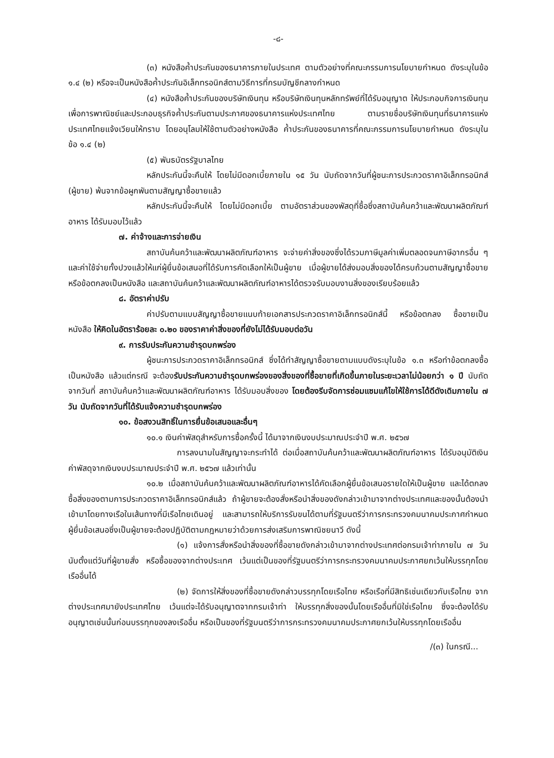-๘-
(๓) หนังสือค้ำประกันของธนาคารภายในประเทศ ตามตัวอย่างที่คณะกรรมการนโยบายกำหนด ดังระบุในข้อ ๑.๔ (๒) หรือจะเป็นหนังสือค้ำประกันอิเล็กทรอนิกส์ตามวิธีการที่กรมบัญชีกลางกำหนด
(๔) หนังสือค้ำประกันของบริษัทเงินทุน หรือบริษัทเงินทุนหลักทรัพย์ที่ได้รับอนุญาต ให้ประกอบกิจการเงินทุนเพื่อการพาณิชย์และประกอบธุรกิจค้ำประกันตามประกาศของธนาคารแห่งประเทศไทย ตามรายชื่อบริษัทเงินทุนที่ธนาคารแห่งประเทศไทยแจ้งเวียนให้ทราบ โดยอนุโลมให้ใช้ตามตัวอย่างหนังสือ ค้ำประกันของธนาคารที่คณะกรรมการนโยบายกำหนด ดังระบุในข้อ ๑.๔ (๒)
(๕) พันธบัตรรัฐบาลไทย
หลักประกันนี้จะคืนให้ โดยไม่มีดอกเบี้ยภายใน ๑๕ วัน นับถัดจากวันที่ผู้ชนะการประกวดราคาอิเล็กทรอนิกส์ (ผู้ขาย) พ้นจากข้อผูกพันตามสัญญาซื้อขายแล้ว
หลักประกันนี้จะคืนให้ โดยไม่มีดอกเบี้ย ตามอัตราส่วนของพัสดุที่ซื้อซึ่งสถาบันค้นคว้าและพัฒนาผลิตภัณฑ์อาหาร ได้รับมอบไว้แล้ว
๗. ค่าจ้างและการจ่ายเงิน
สถาบันค้นคว้าและพัฒนาผลิตภัณฑ์อาหาร จะจ่ายค่าสิ่งของซึ่งได้รวมภาษีมูลค่าเพิ่มตลอดจนภาษีอากรอื่น ๆ และค่าใช้จ่ายทั้งปวงแล้วให้แก่ผู้ยื่นข้อเสนอที่ได้รับการคัดเลือกให้เป็นผู้ขาย เมื่อผู้ขายได้ส่งมอบสิ่งของได้ครบถ้วนตามสัญญาซื้อขายหรือข้อตกลงเป็นหนังสือ และสถาบันค้นคว้าและพัฒนาผลิตภัณฑ์อาหารได้ตรวจรับมอบงานสิ่งของเรียบร้อยแล้ว
๘. อัตราค่าปรับ
ค่าปรับตามแบบสัญญาซื้อขายแนบท้ายเอกสารประกวดราคาอิเล็กทรอนิกส์นี้ หรือข้อตกลง ซื้อขายเป็นหนังสือ ให้คิดในอัตราร้อยละ ๐.๒๐ ของราคาค่าสิ่งของที่ยังไม่ได้รับมอบต่อวัน
๙. การรับประกันความชำรุดบกพร่อง
ผู้ชนะการประกวดราคาอิเล็กทรอนิกส์ ซึ่งได้ทำสัญญาซื้อขายตามแบบดังระบุในข้อ ๑.๓ หรือทำข้อตกลงซื้อเป็นหนังสือ แล้วแต่กรณี จะต้องรับประกันความชำรุดบกพร่องของสิ่งของที่ซื้อขายที่เกิดขึ้นภายในระยะเวลาไม่น้อยกว่า ๑ ปี นับถัดจากวันที่ สถาบันค้นคว้าและพัฒนาผลิตภัณฑ์อาหาร ได้รับมอบสิ่งของ โดยต้องรีบจัดการซ่อมแซมแก้ไขให้ใช้การได้ดีดังเดิมภายใน ๗ วัน นับถัดจากวันที่ได้รับแจ้งความชำรุดบกพร่อง
๑๐. ข้อสงวนสิทธิ์ในการยื่นข้อเสนอและอื่นๆ
๑๐.๑ เงินค่าพัสดุสำหรับการซื้อครั้งนี้ ได้มาจากเงินงบประมาณประจำปี พ.ศ. ๒๕๖๗
การลงนามในสัญญาจะกระทำได้ ต่อเมื่อสถาบันค้นคว้าและพัฒนาผลิตภัณฑ์อาหาร ได้รับอนุมัติเงินค่าพัสดุจากเงินงบประมาณประจำปี พ.ศ. ๒๕๖๗ แล้วเท่านั้น
๑๐.๒ เมื่อสถาบันค้นคว้าและพัฒนาผลิตภัณฑ์อาหารได้คัดเลือกผู้ยื่นข้อเสนอรายใดให้เป็นผู้ขาย และได้ตกลงซื้อสิ่งของตามการประกวดราคาอิเล็กทรอนิกส์แล้ว ถ้าผู้ขายจะต้องสั่งหรือนำสิ่งของดังกล่าวเข้ามาจากต่างประเทศและของนั้นต้องนำเข้ามาโดยทางเรือในเส้นทางที่มีเรือไทยเดินอยู่ และสามารถให้บริการรับขนได้ตามที่รัฐมนตรีว่าการกระทรวงคมนาคมประกาศกำหนด ผู้ยื่นข้อเสนอซึ่งเป็นผู้ขายจะต้องปฏิบัติตามกฎหมายว่าด้วยการส่งเสริมการพาณิชยนาวี ดังนี้
(๑) แจ้งการสั่งหรือนำสิ่งของที่ซื้อขายดังกล่าวเข้ามาจากต่างประเทศต่อกรมเจ้าท่าภายใน ๗ วัน นับตั้งแต่วันที่ผู้ขายสั่ง หรือซื้อของจากต่างประเทศ เว้นแต่เป็นของที่รัฐมนตรีว่าการกระทรวงคมนาคมประกาศยกเว้นให้บรรทุกโดยเรืออื่นได้
(๒) จัดการให้สิ่งของที่ซื้อขายดังกล่าวบรรทุกโดยเรือไทย หรือเรือที่มีสิทธิเช่นเดียวกับเรือไทย จากต่างประเทศมายังประเทศไทย เว้นแต่จะได้รับอนุญาตจากกรมเจ้าท่า ให้บรรทุกสิ่งของนั้นโดยเรืออื่นที่มิใช่เรือไทย ซึ่งจะต้องได้รับอนุญาตเช่นนั้นก่อนบรรทุกของลงเรืออื่น หรือเป็นของที่รัฐมนตรีว่าการกระทรวงคมนาคมประกาศยกเว้นให้บรรทุกโดยเรืออื่น
/(๓) ในกรณี...